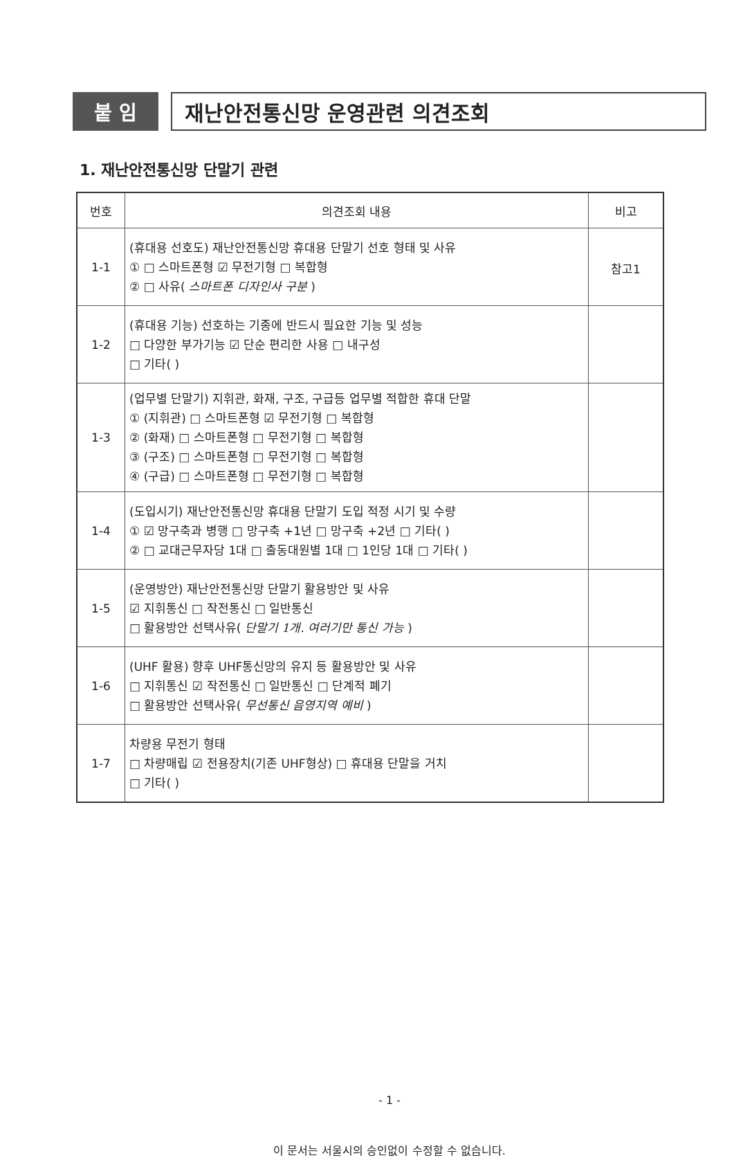붙 임 재난안전통신망 운영관련 의견조회
1. 재난안전통신망 단말기 관련
| 번호 | 의견조회 내용 | 비고 |
| --- | --- | --- |
| 1-1 | (휴대용 선호도) 재난안전통신망 휴대용 단말기 선호 형태 및 사유 ① □ 스마트폰형 ☑ 무전기형 □ 복합형 ② □ 사유( 스마트폰 디자인사 구분 ) | 참고1 |
| 1-2 | (휴대용 기능) 선호하는 기종에 반드시 필요한 기능 및 성능 □ 다양한 부가기능 ☑ 단순 편리한 사용 □ 내구성 □ 기타( ) | |
| 1-3 | (업무별 단말기) 지휘관, 화재, 구조, 구급등 업무별 적합한 휴대 단말 ① (지휘관) □ 스마트폰형 ☑ 무전기형 □ 복합형 ② (화재) □ 스마트폰형 □ 무전기형 □ 복합형 ③ (구조) □ 스마트폰형 □ 무전기형 □ 복합형 ④ (구급) □ 스마트폰형 □ 무전기형 □ 복합형 | |
| 1-4 | (도입시기) 재난안전통신망 휴대용 단말기 도입 적정 시기 및 수량 ① ☑ 망구축과 병행 □ 망구축 +1년 □ 망구축 +2년 □ 기타( ) ② □ 교대근무자당 1대 □ 출동대원별 1대 □ 1인당 1대 □ 기타( ) | |
| 1-5 | (운영방안) 재난안전통신망 단말기 활용방안 및 사유 ☑ 지휘통신 □ 작전통신 □ 일반통신 □ 활용방안 선택사유( 단말기 1개. 여러기만 통신 가능 ) | |
| 1-6 | (UHF 활용) 향후 UHF통신망의 유지 등 활용방안 및 사유 □ 지휘통신 ☑ 작전통신 □ 일반통신 □ 단계적 폐기 □ 활용방안 선택사유( 무선통신 음영지역 예비 ) | |
| 1-7 | 차량용 무전기 형태 □ 차량매립 ☑ 전용장치(기존 UHF형상) □ 휴대용 단말을 거치 □ 기타( ) | |
- 1 -
이 문서는 서울시의 승인없이 수정할 수 없습니다.